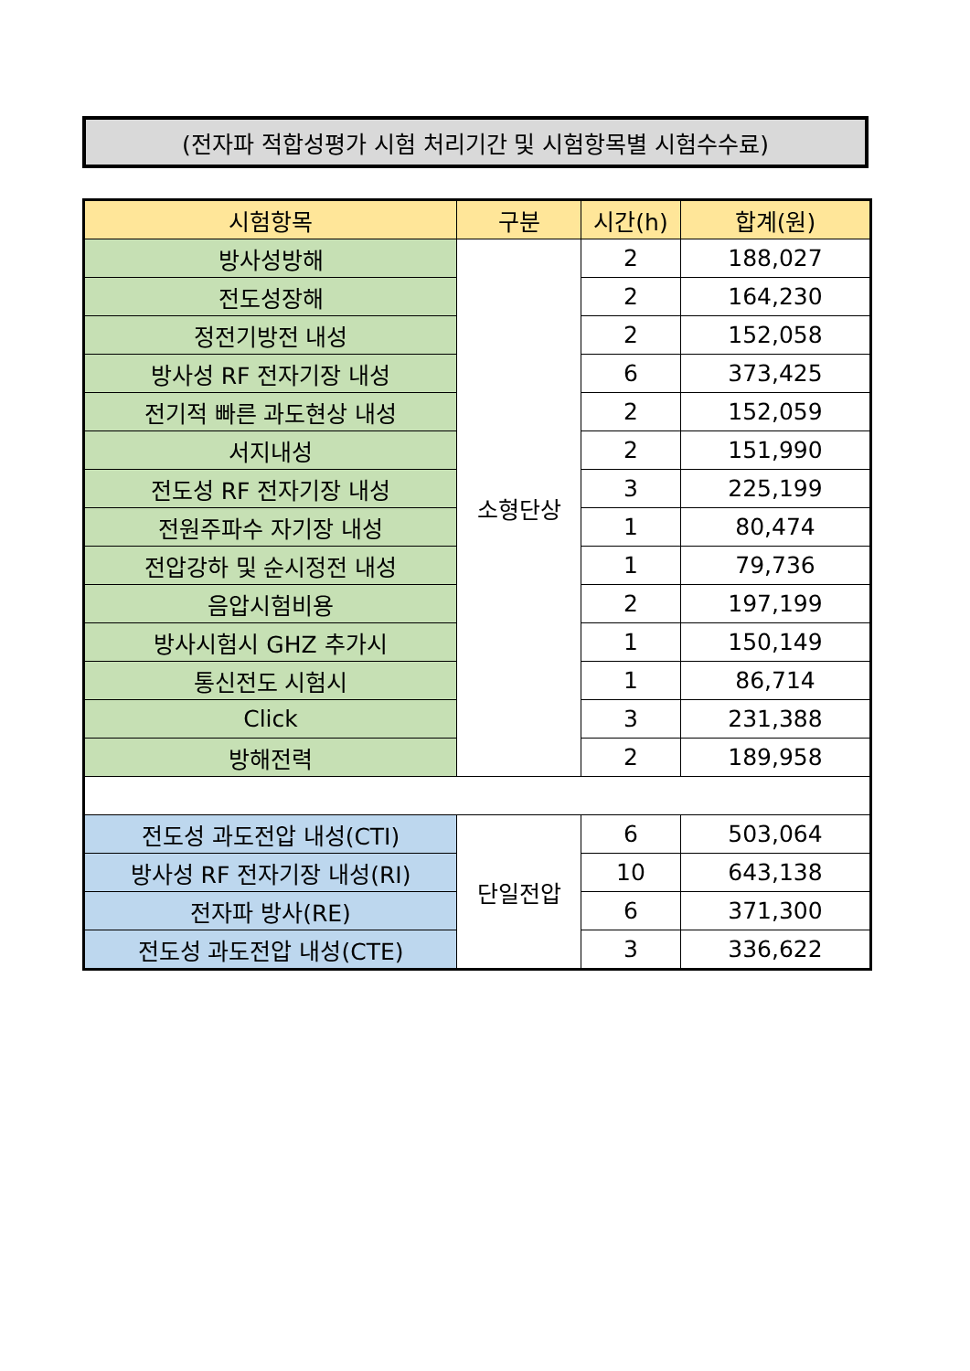(전자파 적합성평가 시험 처리기간 및 시험항목별 시험수수료)
| 시험항목 | 구분 | 시간(h) | 합계(원) |
| --- | --- | --- | --- |
| 방사성방해 | 소형단상 | 2 | 188,027 |
| 전도성장해 | | 2 | 164,230 |
| 정전기방전 내성 | | 2 | 152,058 |
| 방사성 RF 전자기장 내성 | | 6 | 373,425 |
| 전기적 빠른 과도현상 내성 | | 2 | 152,059 |
| 서지내성 | | 2 | 151,990 |
| 전도성 RF 전자기장 내성 | | 3 | 225,199 |
| 전원주파수 자기장 내성 | | 1 | 80,474 |
| 전압강하 및 순시정전 내성 | | 1 | 79,736 |
| 음압시험비용 | | 2 | 197,199 |
| 방사시험시 GHZ 추가시 | | 1 | 150,149 |
| 통신전도 시험시 | | 1 | 86,714 |
| Click | | 3 | 231,388 |
| 방해전력 | | 2 | 189,958 |
| 전도성 과도전압 내성(CTI) | 단일전압 | 6 | 503,064 |
| 방사성 RF 전자기장 내성(RI) | | 10 | 643,138 |
| 전자파 방사(RE) | | 6 | 371,300 |
| 전도성 과도전압 내성(CTE) | | 3 | 336,622 |